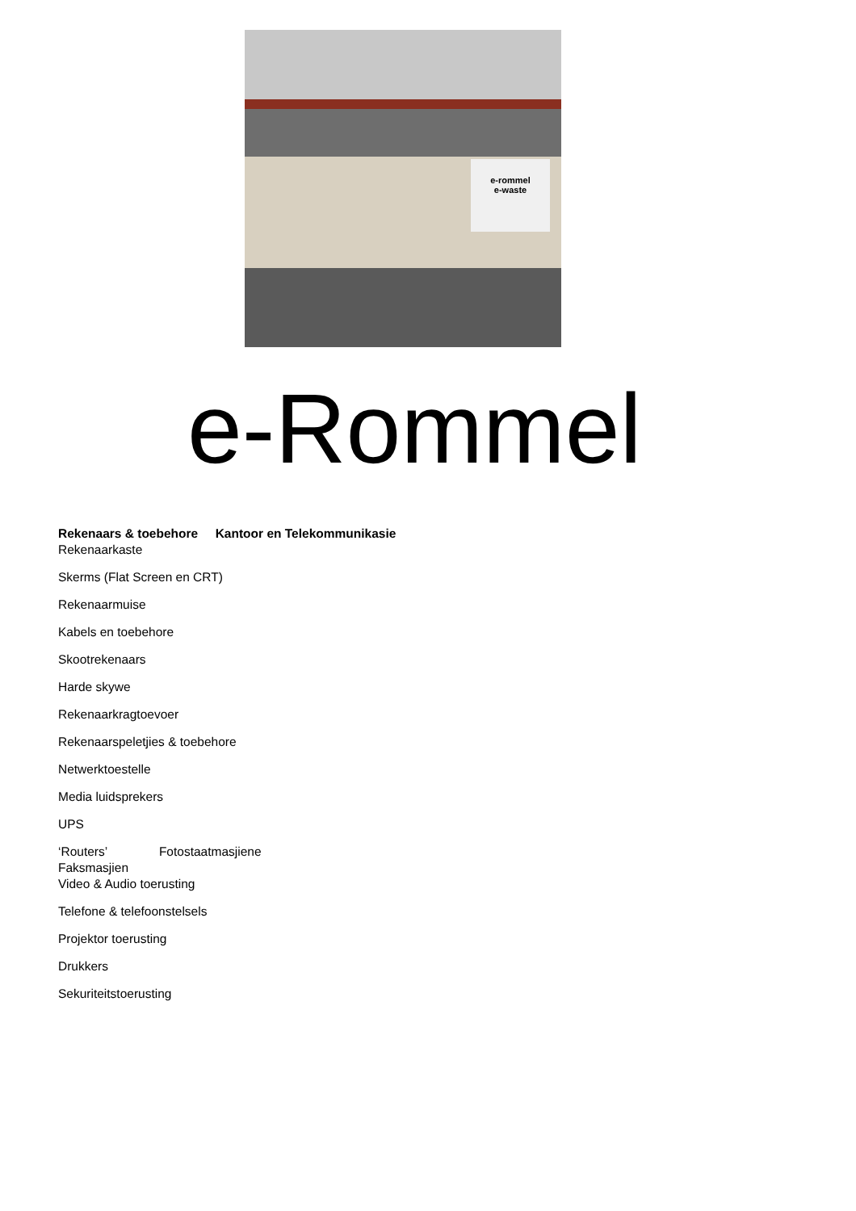e-rommel
e-waste
e-Rommel
Rekenaars & toebehore Kantoor en Telekommunikasie
Rekenaarkaste
Skerms (Flat Screen en CRT)
Rekenaarmuise
Kabels en toebehore
Skootrekenaars
Harde skywe
Rekenaarkragtoevoer
Rekenaarspeletjies & toebehore
Netwerktoestelle
Media luidsprekers
UPS
‘Routers’ Fotostaatmasjiene
Faksmasjien
Video & Audio toerusting
Telefone & telefoonstelsels
Projektor toerusting
Drukkers
Sekuriteitstoerusting